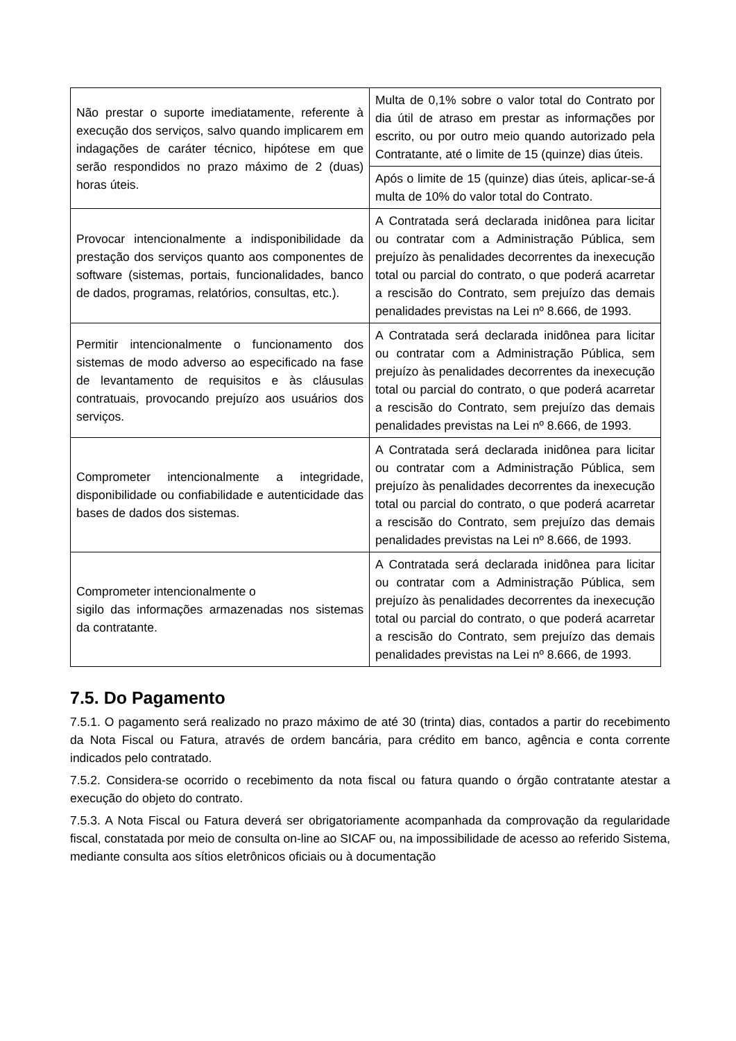| Não prestar o suporte imediatamente, referente à execução dos serviços, salvo quando implicarem em indagações de caráter técnico, hipótese em que serão respondidos no prazo máximo de 2 (duas) horas úteis. | Multa de 0,1% sobre o valor total do Contrato por dia útil de atraso em prestar as informações por escrito, ou por outro meio quando autorizado pela Contratante, até o limite de 15 (quinze) dias úteis. |
| | Após o limite de 15 (quinze) dias úteis, aplicar-se-á multa de 10% do valor total do Contrato. |
| Provocar intencionalmente a indisponibilidade da prestação dos serviços quanto aos componentes de software (sistemas, portais, funcionalidades, banco de dados, programas, relatórios, consultas, etc.). | A Contratada será declarada inidônea para licitar ou contratar com a Administração Pública, sem prejuízo às penalidades decorrentes da inexecução total ou parcial do contrato, o que poderá acarretar a rescisão do Contrato, sem prejuízo das demais penalidades previstas na Lei nº 8.666, de 1993. |
| Permitir intencionalmente o funcionamento dos sistemas de modo adverso ao especificado na fase de levantamento de requisitos e às cláusulas contratuais, provocando prejuízo aos usuários dos serviços. | A Contratada será declarada inidônea para licitar ou contratar com a Administração Pública, sem prejuízo às penalidades decorrentes da inexecução total ou parcial do contrato, o que poderá acarretar a rescisão do Contrato, sem prejuízo das demais penalidades previstas na Lei nº 8.666, de 1993. |
| Comprometer intencionalmente a integridade, disponibilidade ou confiabilidade e autenticidade das bases de dados dos sistemas. | A Contratada será declarada inidônea para licitar ou contratar com a Administração Pública, sem prejuízo às penalidades decorrentes da inexecução total ou parcial do contrato, o que poderá acarretar a rescisão do Contrato, sem prejuízo das demais penalidades previstas na Lei nº 8.666, de 1993. |
| Comprometer intencionalmente o sigilo das informações armazenadas nos sistemas da contratante. | A Contratada será declarada inidônea para licitar ou contratar com a Administração Pública, sem prejuízo às penalidades decorrentes da inexecução total ou parcial do contrato, o que poderá acarretar a rescisão do Contrato, sem prejuízo das demais penalidades previstas na Lei nº 8.666, de 1993. |
7.5. Do Pagamento
7.5.1. O pagamento será realizado no prazo máximo de até 30 (trinta) dias, contados a partir do recebimento da Nota Fiscal ou Fatura, através de ordem bancária, para crédito em banco, agência e conta corrente indicados pelo contratado.
7.5.2. Considera-se ocorrido o recebimento da nota fiscal ou fatura quando o órgão contratante atestar a execução do objeto do contrato.
7.5.3. A Nota Fiscal ou Fatura deverá ser obrigatoriamente acompanhada da comprovação da regularidade fiscal, constatada por meio de consulta on-line ao SICAF ou, na impossibilidade de acesso ao referido Sistema, mediante consulta aos sítios eletrônicos oficiais ou à documentação